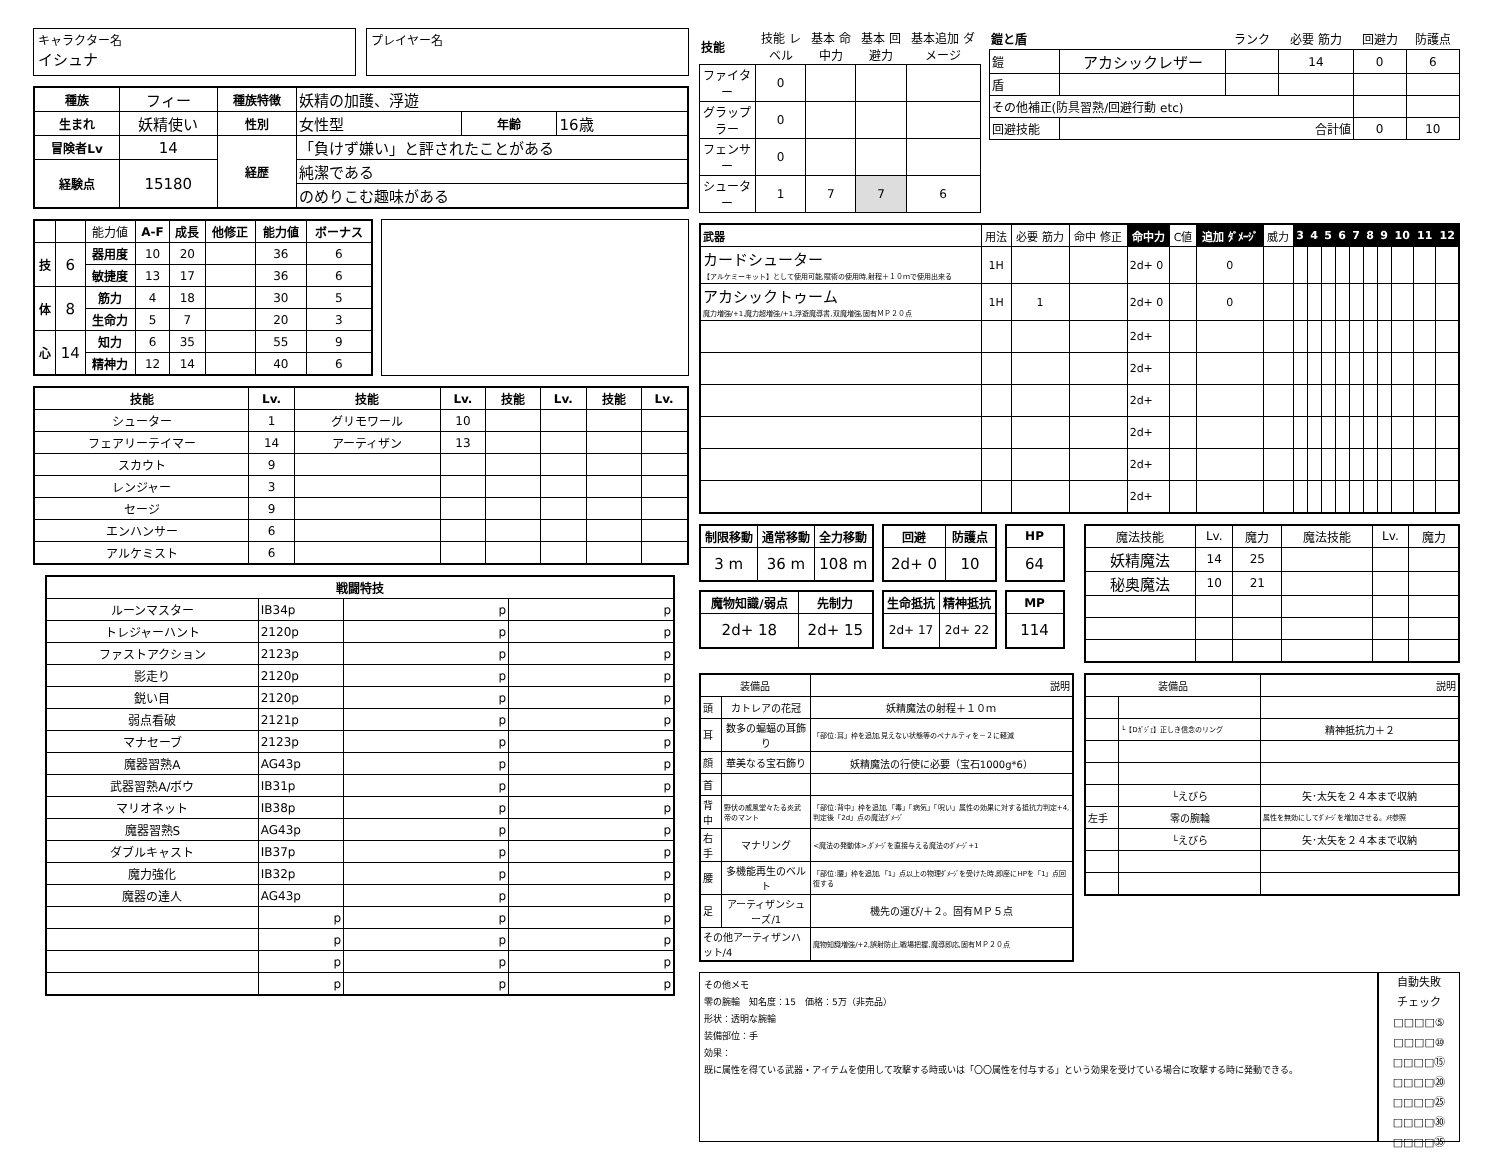キャラクター名
イシュナ
プレイヤー名
| 種族 | フィー | 種族特徴 | 妖精の加護、浮遊 | | |
| 生まれ | 妖精使い | 性別 | 女性型 | 年齢 | 16歳 |
| 冒険者Lv | 14 | 経歴 | 「負けず嫌い」と評されたことがある | | |
| 経験点 | 15180 | | 純潔である | | |
| | | | のめりこむ趣味がある | | |
| | | 能力値 | A-F | 成長 | 他修正 | 能力値 | ボーナス |
| 技 | 6 | 器用度 | 10 | 20 | | 36 | 6 |
| | | 敏捷度 | 13 | 17 | | 36 | 6 |
| 体 | 8 | 筋力 | 4 | 18 | | 30 | 5 |
| | | 生命力 | 5 | 7 | | 20 | 3 |
| 心 | 14 | 知力 | 6 | 35 | | 55 | 9 |
| | | 精神力 | 12 | 14 | | 40 | 6 |
| 技能 | Lv. | 技能 | Lv. | 技能 | Lv. | 技能 | Lv. |
| --- | --- | --- | --- | --- | --- | --- | --- |
| シューター | 1 | グリモワール | 10 | | | | |
| フェアリーテイマー | 14 | アーティザン | 13 | | | | |
| スカウト | 9 | | | | | | |
| レンジャー | 3 | | | | | | |
| セージ | 9 | | | | | | |
| エンハンサー | 6 | | | | | | |
| アルケミスト | 6 | | | | | | |
| 戦闘特技 | | | |
| --- | --- | --- | --- |
| ルーンマスター | IB34p | p | p |
| トレジャーハント | 2120p | p | p |
| ファストアクション | 2123p | p | p |
| 影走り | 2120p | p | p |
| 鋭い目 | 2120p | p | p |
| 弱点看破 | 2121p | p | p |
| マナセーブ | 2123p | p | p |
| 魔器習熟A | AG43p | p | p |
| 武器習熟A/ボウ | IB31p | p | p |
| マリオネット | IB38p | p | p |
| 魔器習熟S | AG43p | p | p |
| ダブルキャスト | IB37p | p | p |
| 魔力強化 | IB32p | p | p |
| 魔器の達人 | AG43p | p | p |
| | p | p | p |
| | p | p | p |
| | p | p | p |
| | p | p | p |
| 技能 | 技能 レベル | 基本 命中力 | 基本 回避力 | 基本追加 ダメージ |
| ファイター | 0 | | | |
| グラップラー | 0 | | | |
| フェンサー | 0 | | | |
| シューター | 1 | 7 | 7 | 6 |
| 鎧と盾 | | ランク | 必要 筋力 | 回避力 | 防護点 |
| 鎧 | アカシックレザー | | 14 | 0 | 6 |
| 盾 | | | | | |
| その他補正(防具習熟/回避行動 etc) | | | | | |
| 回避技能 | 合計値 | | | 0 | 10 |
| 武器 | 用法 | 必要 筋力 | 命中 修正 | 命中力 | C値 | 追加 ﾀﾞﾒｰｼﾞ | 威力 | 3 | 4 | 5 | 6 | 7 | 8 | 9 | 10 | 11 | 12 |
| カードシューター 【アルケミーキット】として使用可能,賦術の使用時,射程＋１０ｍで使用出来る | 1H | | | 2d+ 0 | | 0 | | | | | | | | | | | |
| アカシックトゥーム 魔力増強/+1,魔力超増強/+1,浮遊魔導書,双魔増強,固有ＭＰ２０点 | 1H | 1 | | 2d+ 0 | | 0 | | | | | | | | | | | |
| | | | | 2d+ | | | | | | | | | | | | | |
| | | | | 2d+ | | | | | | | | | | | | | |
| | | | | 2d+ | | | | | | | | | | | | | |
| | | | | 2d+ | | | | | | | | | | | | | |
| | | | | 2d+ | | | | | | | | | | | | | |
| | | | | 2d+ | | | | | | | | | | | | | |
| 制限移動 | 通常移動 | 全力移動 |
| --- | --- | --- |
| 3 m | 36 m | 108 m |
| 回避 | 防護点 |
| --- | --- |
| 2d+ 0 | 10 |
| HP |
| --- |
| 64 |
| 魔物知識/弱点 | 先制力 |
| --- | --- |
| 2d+ 18 | 2d+ 15 |
| 生命抵抗 | 精神抵抗 |
| --- | --- |
| 2d+ 17 | 2d+ 22 |
| MP |
| --- |
| 114 |
| 魔法技能 | Lv. | 魔力 | 魔法技能 | Lv. | 魔力 |
| 妖精魔法 | 14 | 25 | | | |
| 秘奥魔法 | 10 | 21 | | | |
| 装備品 | | 説明 |
| 頭 | カトレアの花冠 | 妖精魔法の射程＋１０ｍ |
| 耳 | 数多の蝙蝠の耳飾り | 「部位:耳」枠を追加,見えない状態等のペナルティを－２に軽減 |
| 顔 | 華美なる宝石飾り | 妖精魔法の行使に必要（宝石1000g*6） |
| 首 | | |
| 背中 | 野伏の威風堂々たる炎武帝のマント | 「部位:背中」枠を追加,「毒」「病気」「呪い」属性の効果に対する抵抗力判定+4,判定後「2d」点の魔法ﾀﾞﾒｰｼﾞ |
| 右手 | マナリング | <魔法の発動体>,ﾀﾞﾒｰｼﾞを直接与える魔法のﾀﾞﾒｰｼﾞ+1 |
| 腰 | 多機能再生のベルト | 「部位:腰」枠を追加,「1」点以上の物理ﾀﾞﾒｰｼﾞを受けた時,即座にHPを「1」点回復する |
| 足 | アーティザンシューズ/1 | 機先の運び/＋２。固有ＭＰ５点 |
| その他アーティザンハット/4 | | 魔物知識増強/+2,誤射防止,戦場把握,魔導即応,固有ＭＰ２０点 |
| 装備品 | | 説明 |
| | └【Dｶﾞｼﾞｪ】正しき信念のリング | 精神抵抗力＋２ |
| | └えびら | 矢･太矢を２４本まで収納 |
| 左手 | 零の腕輪 | 属性を無効にしてﾀﾞﾒｰｼﾞを増加させる。ﾒﾓ参照 |
| | └えびら | 矢･太矢を２４本まで収納 |
その他メモ
零の腕輪　知名度：15　価格：5万（非売品）
形状：透明な腕輪
装備部位：手
効果：
既に属性を得ている武器・アイテムを使用して攻撃する時或いは「〇〇属性を付与する」という効果を受けている場合に攻撃する時に発動できる。
自動失敗
チェック
□□□□⑤
□□□□⑩
□□□□⑮
□□□□⑳
□□□□㉕
□□□□㉚
□□□□㉟